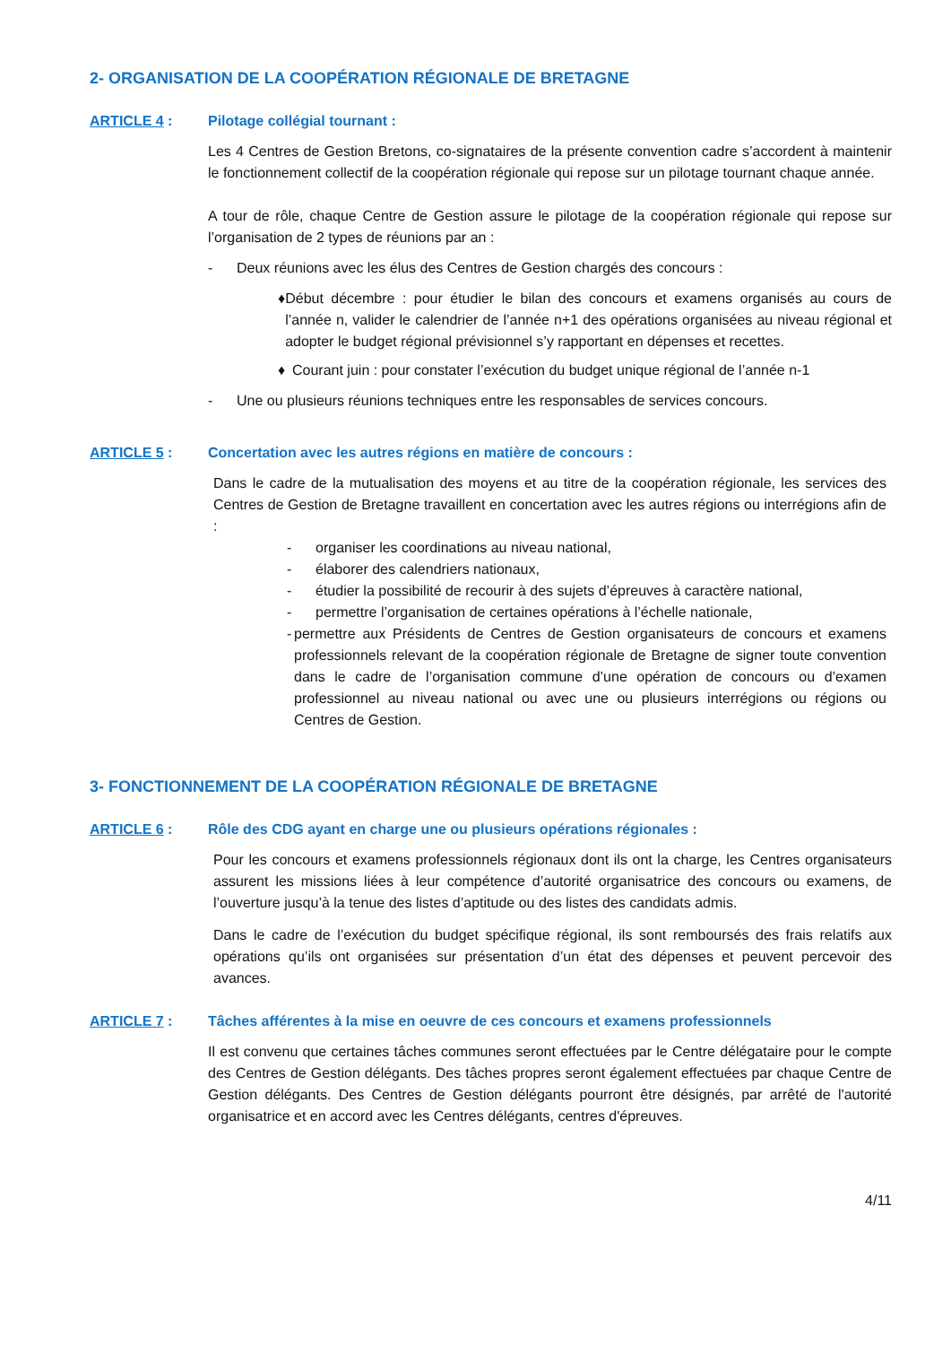2- ORGANISATION DE LA COOPÉRATION RÉGIONALE DE BRETAGNE
ARTICLE 4 : Pilotage collégial tournant :
Les 4 Centres de Gestion Bretons, co-signataires de la présente convention cadre s’accordent à maintenir le fonctionnement collectif de la coopération régionale qui repose sur un pilotage tournant chaque année.
A tour de rôle, chaque Centre de Gestion assure le pilotage de la coopération régionale qui repose sur l’organisation de 2 types de réunions par an :
- Deux réunions avec les élus des Centres de Gestion chargés des concours :
♦ Début décembre : pour étudier le bilan des concours et examens organisés au cours de l’année n, valider le calendrier de l’année n+1 des opérations organisées au niveau régional et adopter le budget régional prévisionnel s’y rapportant en dépenses et recettes.
♦ Courant juin : pour constater l’exécution du budget unique régional de l’année n-1
- Une ou plusieurs réunions techniques entre les responsables de services concours.
ARTICLE 5 : Concertation avec les autres régions en matière de concours :
Dans le cadre de la mutualisation des moyens et au titre de la coopération régionale, les services des Centres de Gestion de Bretagne travaillent en concertation avec les autres régions ou interrégions afin de :
- organiser les coordinations au niveau national,
- élaborer des calendriers nationaux,
- étudier la possibilité de recourir à des sujets d’épreuves à caractère national,
- permettre l’organisation de certaines opérations à l’échelle nationale,
- permettre aux Présidents de Centres de Gestion organisateurs de concours et examens professionnels relevant de la coopération régionale de Bretagne de signer toute convention dans le cadre de l’organisation commune d’une opération de concours ou d’examen professionnel au niveau national ou avec une ou plusieurs interrégions ou régions ou Centres de Gestion.
3- FONCTIONNEMENT DE LA COOPÉRATION RÉGIONALE DE BRETAGNE
ARTICLE 6 : Rôle des CDG ayant en charge une ou plusieurs opérations régionales :
Pour les concours et examens professionnels régionaux dont ils ont la charge, les Centres organisateurs assurent les missions liées à leur compétence d’autorité organisatrice des concours ou examens, de l’ouverture jusqu’à la tenue des listes d’aptitude ou des listes des candidats admis.
Dans le cadre de l’exécution du budget spécifique régional, ils sont remboursés des frais relatifs aux opérations qu’ils ont organisées sur présentation d’un état des dépenses et peuvent percevoir des avances.
ARTICLE 7 : Tâches afférentes à la mise en oeuvre de ces concours et examens professionnels
Il est convenu que certaines tâches communes seront effectuées par le Centre délégataire pour le compte des Centres de Gestion délégants. Des tâches propres seront également effectuées par chaque Centre de Gestion délégants. Des Centres de Gestion délégants pourront être désignés, par arrêté de l'autorité organisatrice et en accord avec les Centres délégants, centres d'épreuves.
4/11